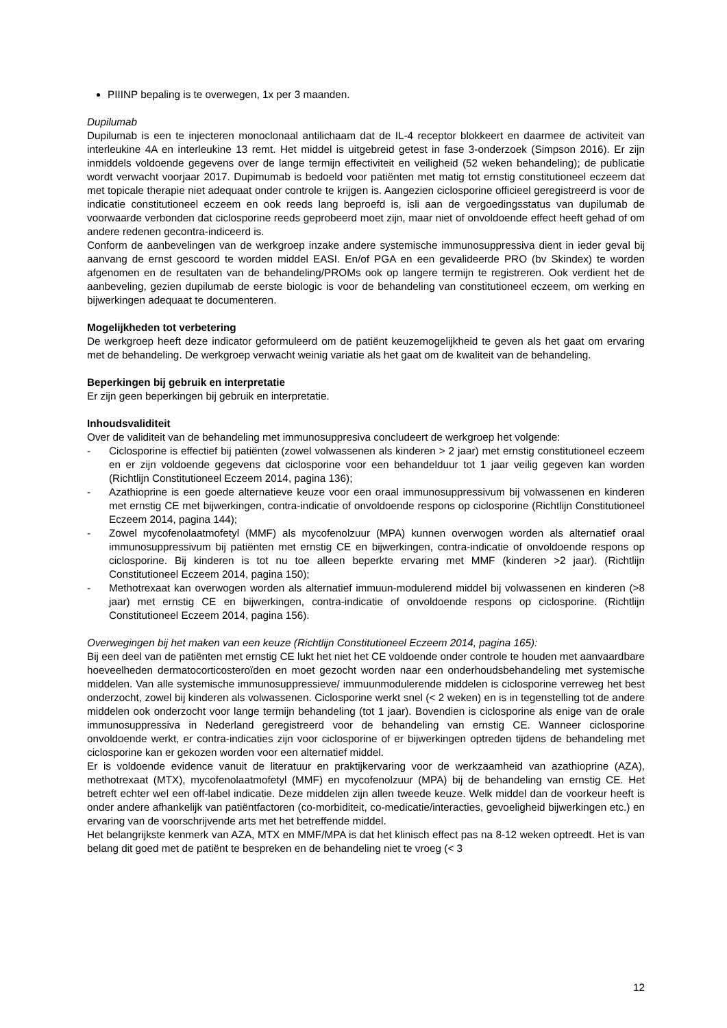PIIINP bepaling is te overwegen, 1x per 3 maanden.
Dupilumab
Dupilumab is een te injecteren monoclonaal antilichaam dat de IL-4 receptor blokkeert en daarmee de activiteit van interleukine 4A en interleukine 13 remt. Het middel is uitgebreid getest in fase 3-onderzoek (Simpson 2016). Er zijn inmiddels voldoende gegevens over de lange termijn effectiviteit en veiligheid (52 weken behandeling); de publicatie wordt verwacht voorjaar 2017. Dupimumab is bedoeld voor patiënten met matig tot ernstig constitutioneel eczeem dat met topicale therapie niet adequaat onder controle te krijgen is. Aangezien ciclosporine officieel geregistreerd is voor de indicatie constitutioneel eczeem en ook reeds lang beproefd is, isli aan de vergoedingsstatus van dupilumab de voorwaarde verbonden dat ciclosporine reeds geprobeerd moet zijn, maar niet of onvoldoende effect heeft gehad of om andere redenen gecontra-indiceerd is.
Conform de aanbevelingen van de werkgroep inzake andere systemische immunosuppressiva dient in ieder geval bij aanvang de ernst gescoord te worden middel EASI. En/of PGA en een gevalideerde PRO (bv Skindex) te worden afgenomen en de resultaten van de behandeling/PROMs ook op langere termijn te registreren. Ook verdient het de aanbeveling, gezien dupilumab de eerste biologic is voor de behandeling van constitutioneel eczeem, om werking en bijwerkingen adequaat te documenteren.
Mogelijkheden tot verbetering
De werkgroep heeft deze indicator geformuleerd om de patiënt keuzemogelijkheid te geven als het gaat om ervaring met de behandeling. De werkgroep verwacht weinig variatie als het gaat om de kwaliteit van de behandeling.
Beperkingen bij gebruik en interpretatie
Er zijn geen beperkingen bij gebruik en interpretatie.
Inhoudsvaliditeit
Over de validiteit van de behandeling met immunosuppresiva concludeert de werkgroep het volgende:
- Ciclosporine is effectief bij patiënten (zowel volwassenen als kinderen > 2 jaar) met ernstig constitutioneel eczeem en er zijn voldoende gegevens dat ciclosporine voor een behandelduur tot 1 jaar veilig gegeven kan worden (Richtlijn Constitutioneel Eczeem 2014, pagina 136);
- Azathioprine is een goede alternatieve keuze voor een oraal immunosuppressivum bij volwassenen en kinderen met ernstig CE met bijwerkingen, contra-indicatie of onvoldoende respons op ciclosporine (Richtlijn Constitutioneel Eczeem 2014, pagina 144);
- Zowel mycofenolaatmofetyl (MMF) als mycofenolzuur (MPA) kunnen overwogen worden als alternatief oraal immunosuppressivum bij patiënten met ernstig CE en bijwerkingen, contra-indicatie of onvoldoende respons op ciclosporine. Bij kinderen is tot nu toe alleen beperkte ervaring met MMF (kinderen >2 jaar). (Richtlijn Constitutioneel Eczeem 2014, pagina 150);
- Methotrexaat kan overwogen worden als alternatief immuun-modulerend middel bij volwassenen en kinderen (>8 jaar) met ernstig CE en bijwerkingen, contra-indicatie of onvoldoende respons op ciclosporine. (Richtlijn Constitutioneel Eczeem 2014, pagina 156).
Overwegingen bij het maken van een keuze (Richtlijn Constitutioneel Eczeem 2014, pagina 165):
Bij een deel van de patiënten met ernstig CE lukt het niet het CE voldoende onder controle te houden met aanvaardbare hoeveelheden dermatocorticosteroïden en moet gezocht worden naar een onderhoudsbehandeling met systemische middelen. Van alle systemische immunosuppressieve/ immuunmodulerende middelen is ciclosporine verreweg het best onderzocht, zowel bij kinderen als volwassenen. Ciclosporine werkt snel (< 2 weken) en is in tegenstelling tot de andere middelen ook onderzocht voor lange termijn behandeling (tot 1 jaar). Bovendien is ciclosporine als enige van de orale immunosuppressiva in Nederland geregistreerd voor de behandeling van ernstig CE. Wanneer ciclosporine onvoldoende werkt, er contra-indicaties zijn voor ciclosporine of er bijwerkingen optreden tijdens de behandeling met ciclosporine kan er gekozen worden voor een alternatief middel.
Er is voldoende evidence vanuit de literatuur en praktijkervaring voor de werkzaamheid van azathioprine (AZA), methotrexaat (MTX), mycofenolaatmofetyl (MMF) en mycofenolzuur (MPA) bij de behandeling van ernstig CE. Het betreft echter wel een off-label indicatie. Deze middelen zijn allen tweede keuze. Welk middel dan de voorkeur heeft is onder andere afhankelijk van patiëntfactoren (co-morbiditeit, co-medicatie/interacties, gevoeligheid bijwerkingen etc.) en ervaring van de voorschrijvende arts met het betreffende middel.
Het belangrijkste kenmerk van AZA, MTX en MMF/MPA is dat het klinisch effect pas na 8-12 weken optreedt. Het is van belang dit goed met de patiënt te bespreken en de behandeling niet te vroeg (< 3
12